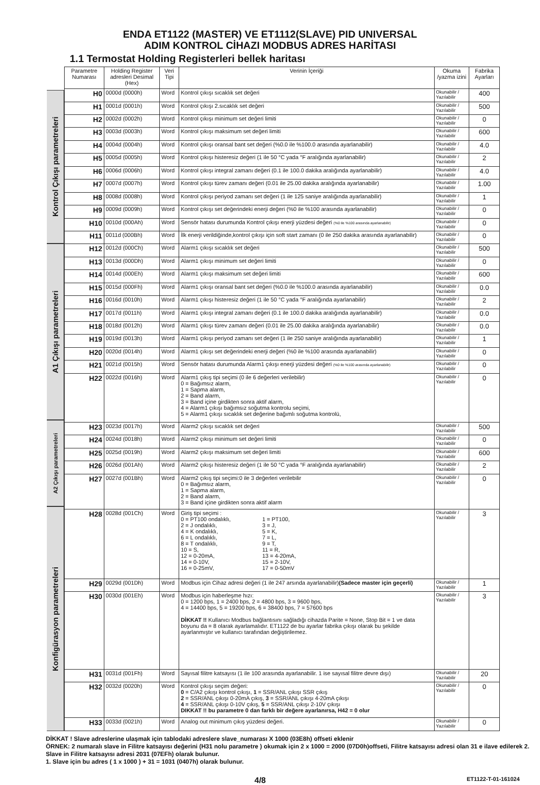ENDA ET1122 (MASTER) VE ET1112(SLAVE) PID UNIVERSAL
ADIM KONTROL CİHAZI MODBUS ADRES HARİTASI
1.1 Termostat Holding Registerleri bellek haritası
Kontrol Çıkışı parametreleri
A1 Çıkışı parametreleri
A2 Çıkışı parametreleri
Konfigürasyon parametreleri
| Parametre Numarası | Holding Register adresleri Desimal (Hex) | Veri Tipi | Verinin İçeriği | Okuma /yazma izini | Fabrika Ayarları |
| --- | --- | --- | --- | --- | --- |
| H0 | 0000d (0000h) | Word | Kontrol çıkışı sıcaklık set değeri | Okunabilir / Yazılabilir | 400 |
| H1 | 0001d (0001h) | Word | Kontrol çıkışı 2.sıcaklık set değeri | Okunabilir / Yazılabilir | 500 |
| H2 | 0002d (0002h) | Word | Kontrol çıkışı minimum set değeri limiti | Okunabilir / Yazılabilir | 0 |
| H3 | 0003d (0003h) | Word | Kontrol çıkışı maksimum set değeri limiti | Okunabilir / Yazılabilir | 600 |
| H4 | 0004d (0004h) | Word | Kontrol çıkışı oransal bant set değeri (%0.0 ile %100.0 arasında ayarlanabilir) | Okunabilir / Yazılabilir | 4.0 |
| H5 | 0005d (0005h) | Word | Kontrol çıkışı histeresiz değeri (1 ile 50 °C yada °F aralığında ayarlanabilir) | Okunabilir / Yazılabilir | 2 |
| H6 | 0006d (0006h) | Word | Kontrol çıkışı integral zamanı değeri (0.1 ile 100.0 dakika aralığında ayarlanabilir) | Okunabilir / Yazılabilir | 4.0 |
| H7 | 0007d (0007h) | Word | Kontrol çıkışı türev zamanı değeri (0.01 ile 25.00 dakika aralığında ayarlanabilir) | Okunabilir / Yazılabilir | 1.00 |
| H8 | 0008d (0008h) | Word | Kontrol çıkışı periyod zamanı set değeri (1 ile 125 saniye aralığında ayarlanabilir) | Okunabilir / Yazılabilir | 1 |
| H9 | 0009d (0009h) | Word | Kontrol çıkışı set değerindeki enerji değeri (%0 ile %100 arasında ayarlanabilir) | Okunabilir / Yazılabilir | 0 |
| H10 | 0010d (000Ah) | Word | Sensör hatası durumunda Kontrol çıkışı enerji yüzdesi değeri (%0 ile %100 arasında ayarlanabilir) | Okunabilir / Yazılabilir | 0 |
| H11 | 0011d (000Bh) | Word | İlk enerji verildiğinde,kontrol çıkışı için soft start zamanı (0 ile 250 dakika arasında ayarlanabilir) | Okunabilir / Yazılabilir | 0 |
| H12 | 0012d (000Ch) | Word | Alarm1 çıkışı sıcaklık set değeri | Okunabilir / Yazılabilir | 500 |
| H13 | 0013d (000Dh) | Word | Alarm1 çıkışı minimum set değeri limiti | Okunabilir / Yazılabilir | 0 |
| H14 | 0014d (000Eh) | Word | Alarm1 çıkışı maksimum set değeri limiti | Okunabilir / Yazılabilir | 600 |
| H15 | 0015d (000Fh) | Word | Alarm1 çıkışı oransal bant set değeri (%0.0 ile %100.0 arasında ayarlanabilir) | Okunabilir / Yazılabilir | 0.0 |
| H16 | 0016d (0010h) | Word | Alarm1 çıkışı histeresiz değeri (1 ile 50 °C yada °F aralığında ayarlanabilir) | Okunabilir / Yazılabilir | 2 |
| H17 | 0017d (0011h) | Word | Alarm1 çıkışı integral zamanı değeri (0.1 ile 100.0 dakika aralığında ayarlanabilir) | Okunabilir / Yazılabilir | 0.0 |
| H18 | 0018d (0012h) | Word | Alarm1 çıkışı türev zamanı değeri (0.01 ile 25.00 dakika aralığında ayarlanabilir) | Okunabilir / Yazılabilir | 0.0 |
| H19 | 0019d (0013h) | Word | Alarm1 çıkışı periyod zamanı set değeri (1 ile 250 saniye aralığında ayarlanabilir) | Okunabilir / Yazılabilir | 1 |
| H20 | 0020d (0014h) | Word | Alarm1 çıkışı set değerindeki enerji değeri (%0 ile %100 arasında ayarlanabilir) | Okunabilir / Yazılabilir | 0 |
| H21 | 0021d (0015h) | Word | Sensör hatası durumunda Alarm1 çıkışı enerji yüzdesi değeri (%0 ile %100 arasında ayarlanabilir) | Okunabilir / Yazılabilir | 0 |
| H22 | 0022d (0016h) | Word | Alarm1 çıkış tipi seçimi (0 ile 6 değerleri verilebilir) 0 = Bağımsız alarm, 1 = Sapma alarm, 2 = Band alarm, 3 = Band içine girdikten sonra aktif alarm, 4 = Alarm1 çıkışı bağımsız soğutma kontrolu seçimi, 5 = Alarm1 çıkışı sıcaklık set değerine bağımlı soğutma kontrolü, | Okunabilir / Yazılabilir | 0 |
| H23 | 0023d (0017h) | Word | Alarm2 çıkışı sıcaklık set değeri | Okunabilir / Yazılabilir | 500 |
| H24 | 0024d (0018h) | Word | Alarm2 çıkışı minimum set değeri limiti | Okunabilir / Yazılabilir | 0 |
| H25 | 0025d (0019h) | Word | Alarm2 çıkışı maksimum set değeri limiti | Okunabilir / Yazılabilir | 600 |
| H26 | 0026d (001Ah) | Word | Alarm2 çıkışı histeresiz değeri (1 ile 50 °C yada °F aralığında ayarlanabilir) | Okunabilir / Yazılabilir | 2 |
| H27 | 0027d (001Bh) | Word | Alarm2 çıkış tipi seçimi:0 ile 3 değerleri verilebilir 0 = Bağımsız alarm, 1 = Sapma alarm, 2 = Band alarm, 3 = Band içine girdikten sonra aktif alarm | Okunabilir / Yazılabilir | 0 |
| H28 | 0028d (001Ch) | Word | Giriş tipi seçimi : / 0 = PT100 ondalıklı, 2 = J ondalıklı, 4 = K ondalıklı, 6 = L ondalıklı, 8 = T ondalıklı, 10 = S, 12 = 0-20mA, 14 = 0-10V, 16 = 0-25mV, / 1 = PT100, 3 = J, 5 = K, 7 = L, 9 = T, 11 = R, 13 = 4-20mA, 15 = 2-10V, 17 = 0-50mV / | Okunabilir / Yazılabilir | 3 |
| H29 | 0029d (001Dh) | Word | Modbus için Cihaz adresi değeri (1 ile 247 arsında ayarlanabilir) (Sadece master için geçerli) | Okunabilir / Yazılabilir | 1 |
| H30 | 0030d (001Eh) | Word | Modbus için haberleşme hızı: 0 = 1200 bps, 1 = 2400 bps, 2 = 4800 bps, 3 = 9600 bps, 4 = 14400 bps, 5 = 19200 bps, 6 = 38400 bps, 7 = 57600 bps DİKKAT !! Kullanıcı Modbus bağlantısını sağladığı cihazda Parite = None, Stop Bit = 1 ve data boyunu da = 8 olarak ayarlamalıdır. ET1122 de bu ayarlar fabrika çıkışı olarak bu şekilde ayarlanmıştır ve kullanıcı tarafından değiştirilemez. | Okunabilir / Yazılabilir | 3 |
| H31 | 0031d (001Fh) | Word | Sayısal filitre katsayısı (1 ile 100 arasında ayarlanabilir. 1 ise sayısal filitre devre dışı) | Okunabilir / Yazılabilir | 20 |
| H32 | 0032d (0020h) | Word | Kontrol çıkışı seçim değeri: 0 = C/A2 çıkışı kontrol çıkışı, 1 = SSR/ANL çıkışı SSR çıkış 2 = SSR/ANL çıkışı 0-20mA çıkış, 3 = SSR/ANL çıkışı 4-20mA çıkışı 4 = SSR/ANL çıkışı 0-10V çıkış, 5 = SSR/ANL çıkışı 2-10V çıkışı DIKKAT !! bu parametre 0 dan farklı bir değere ayarlanırsa, H42 = 0 olur | Okunabilir / Yazılabilir | 0 |
| H33 | 0033d (0021h) | Word | Analog out minimum çıkış yüzdesi değeri. | Okunabilir / Yazılabilir | 0 |
DİKKAT ! Slave adreslerine ulaşmak için tablodaki adreslere slave_numarası X 1000 (03E8h) offseti eklenir
ÖRNEK: 2 numaralı slave in Filitre katsayısı değerini (H31 nolu parametre ) okumak için 2 x 1000 = 2000 (07D0h)offseti, Filitre katsayısı adresi olan 31 e ilave edilerek 2. Slave in Filitre katsayısı adresi 2031 (07EFh) olarak bulunur.
1. Slave için bu adres ( 1 x 1000 ) + 31 = 1031 (0407h) olarak bulunur.
4/8 ET1122-T-01-161024